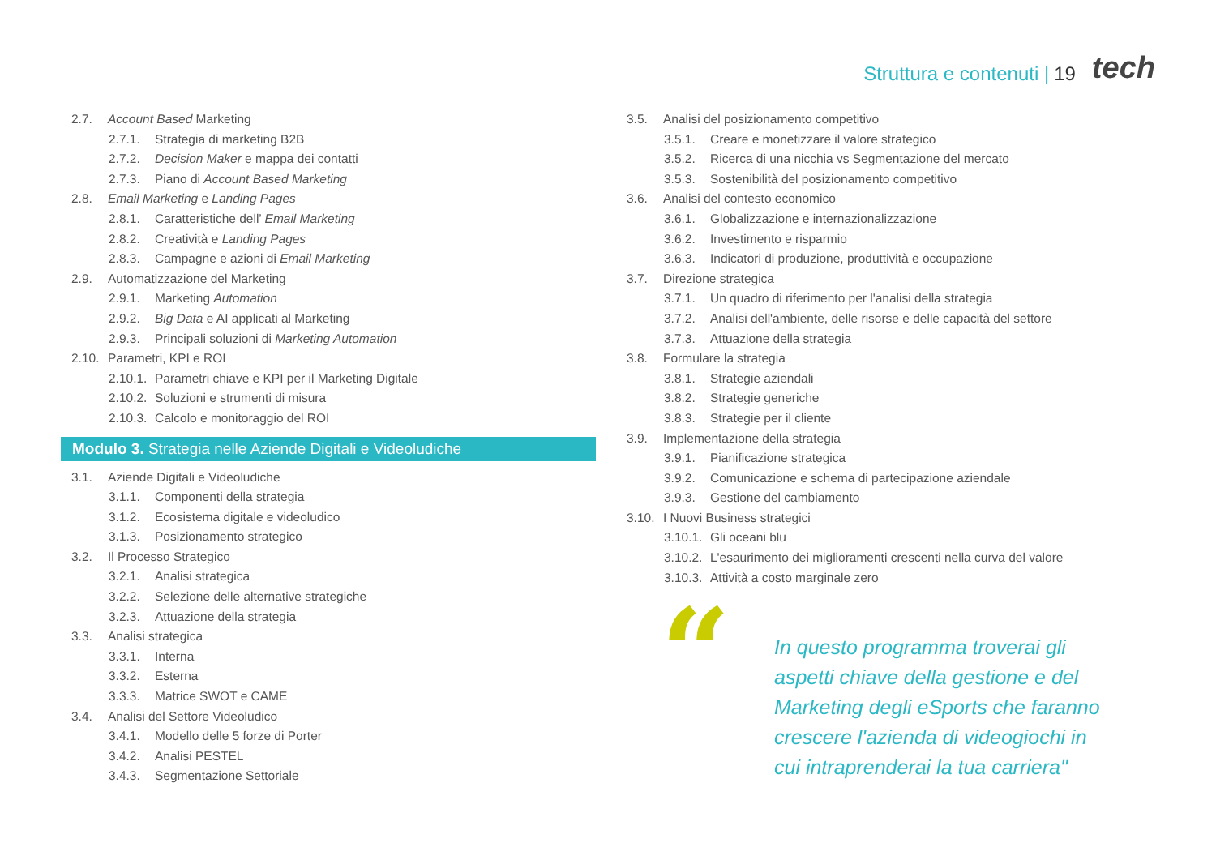Struttura e contenuti | 19 tech
2.7. Account Based Marketing
2.7.1. Strategia di marketing B2B
2.7.2. Decision Maker e mappa dei contatti
2.7.3. Piano di Account Based Marketing
2.8. Email Marketing e Landing Pages
2.8.1. Caratteristiche dell’ Email Marketing
2.8.2. Creatività e Landing Pages
2.8.3. Campagne e azioni di Email Marketing
2.9. Automatizzazione del Marketing
2.9.1. Marketing Automation
2.9.2. Big Data e AI applicati al Marketing
2.9.3. Principali soluzioni di Marketing Automation
2.10. Parametri, KPI e ROI
2.10.1. Parametri chiave e KPI per il Marketing Digitale
2.10.2. Soluzioni e strumenti di misura
2.10.3. Calcolo e monitoraggio del ROI
Modulo 3. Strategia nelle Aziende Digitali e Videoludiche
3.1. Aziende Digitali e Videoludiche
3.1.1. Componenti della strategia
3.1.2. Ecosistema digitale e videoludico
3.1.3. Posizionamento strategico
3.2. Il Processo Strategico
3.2.1. Analisi strategica
3.2.2. Selezione delle alternative strategiche
3.2.3. Attuazione della strategia
3.3. Analisi strategica
3.3.1. Interna
3.3.2. Esterna
3.3.3. Matrice SWOT e CAME
3.4. Analisi del Settore Videoludico
3.4.1. Modello delle 5 forze di Porter
3.4.2. Analisi PESTEL
3.4.3. Segmentazione Settoriale
3.5. Analisi del posizionamento competitivo
3.5.1. Creare e monetizzare il valore strategico
3.5.2. Ricerca di una nicchia vs Segmentazione del mercato
3.5.3. Sostenibilità del posizionamento competitivo
3.6. Analisi del contesto economico
3.6.1. Globalizzazione e internazionalizzazione
3.6.2. Investimento e risparmio
3.6.3. Indicatori di produzione, produttività e occupazione
3.7. Direzione strategica
3.7.1. Un quadro di riferimento per l'analisi della strategia
3.7.2. Analisi dell'ambiente, delle risorse e delle capacità del settore
3.7.3. Attuazione della strategia
3.8. Formulare la strategia
3.8.1. Strategie aziendali
3.8.2. Strategie generiche
3.8.3. Strategie per il cliente
3.9. Implementazione della strategia
3.9.1. Pianificazione strategica
3.9.2. Comunicazione e schema di partecipazione aziendale
3.9.3. Gestione del cambiamento
3.10. I Nuovi Business strategici
3.10.1. Gli oceani blu
3.10.2. L'esaurimento dei miglioramenti crescenti nella curva del valore
3.10.3. Attività a costo marginale zero
“
In questo programma troverai gli aspetti chiave della gestione e del Marketing degli eSports che faranno crescere l'azienda di videogiochi in cui intraprenderai la tua carriera"